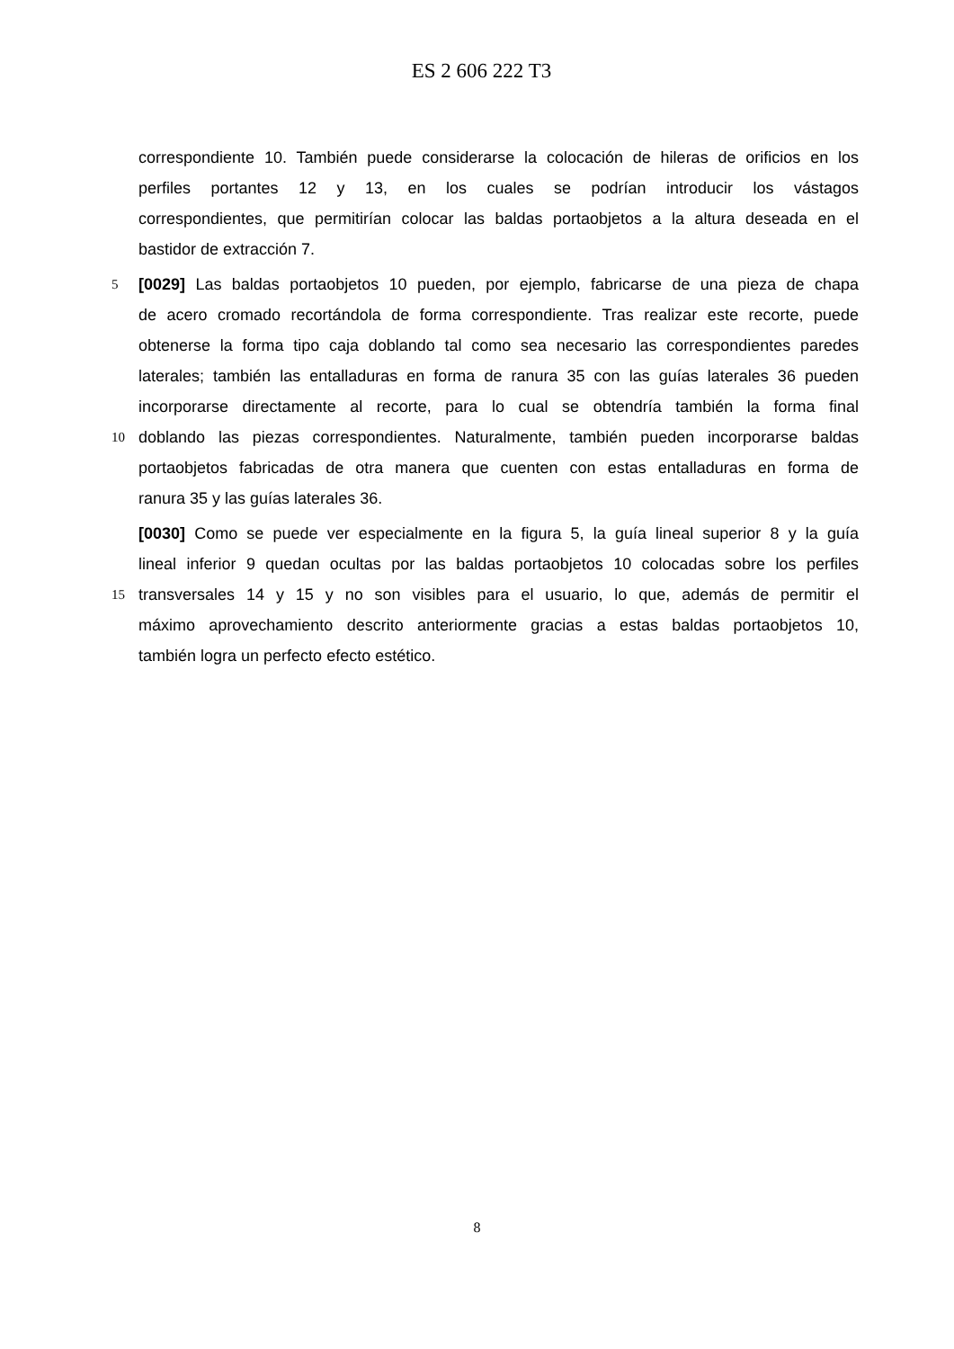ES 2 606 222 T3
correspondiente 10. También puede considerarse la colocación de hileras de orificios en los
perfiles portantes 12 y 13, en los cuales se podrían introducir los vástagos
correspondientes, que permitirían colocar las baldas portaobjetos a la altura deseada en el
bastidor de extracción 7.
5
[0029] Las baldas portaobjetos 10 pueden, por ejemplo, fabricarse de una pieza de chapa
de acero cromado recortándola de forma correspondiente. Tras realizar este recorte, puede
obtenerse la forma tipo caja doblando tal como sea necesario las correspondientes paredes
laterales; también las entalladuras en forma de ranura 35 con las guías laterales 36 pueden
incorporarse directamente al recorte, para lo cual se obtendría también la forma final
10
doblando las piezas correspondientes. Naturalmente, también pueden incorporarse baldas
portaobjetos fabricadas de otra manera que cuenten con estas entalladuras en forma de
ranura 35 y las guías laterales 36.
[0030] Como se puede ver especialmente en la figura 5, la guía lineal superior 8 y la guía
lineal inferior 9 quedan ocultas por las baldas portaobjetos 10 colocadas sobre los perfiles
15
transversales 14 y 15 y no son visibles para el usuario, lo que, además de permitir el
máximo aprovechamiento descrito anteriormente gracias a estas baldas portaobjetos 10,
también logra un perfecto efecto estético.
8